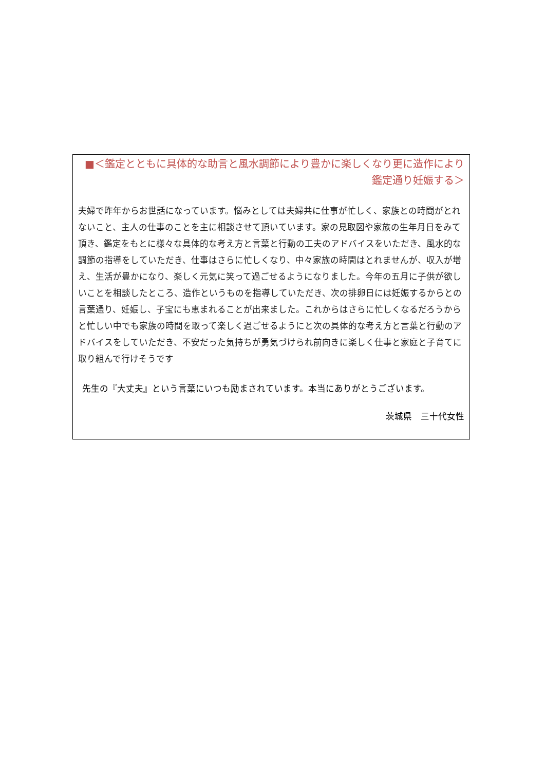■＜鑑定とともに具体的な助言と風水調節により豊かに楽しくなり更に造作により鑑定通り妊娠する＞
夫婦で昨年からお世話になっています。悩みとしては夫婦共に仕事が忙しく、家族との時間がとれないこと、主人の仕事のことを主に相談させて頂いています。家の見取図や家族の生年月日をみて頂き、鑑定をもとに様々な具体的な考え方と言葉と行動の工夫のアドバイスをいただき、風水的な調節の指導をしていただき、仕事はさらに忙しくなり、中々家族の時間はとれませんが、収入が増え、生活が豊かになり、楽しく元気に笑って過ごせるようになりました。今年の五月に子供が欲しいことを相談したところ、造作というものを指導していただき、次の排卵日には妊娠するからとの言葉通り、妊娠し、子宝にも恵まれることが出来ました。これからはさらに忙しくなるだろうからと忙しい中でも家族の時間を取って楽しく過ごせるようにと次の具体的な考え方と言葉と行動のアドバイスをしていただき、不安だった気持ちが勇気づけられ前向きに楽しく仕事と家庭と子育てに取り組んで行けそうです
先生の『大丈夫』という言葉にいつも励まされています。本当にありがとうございます。
茨城県　三十代女性